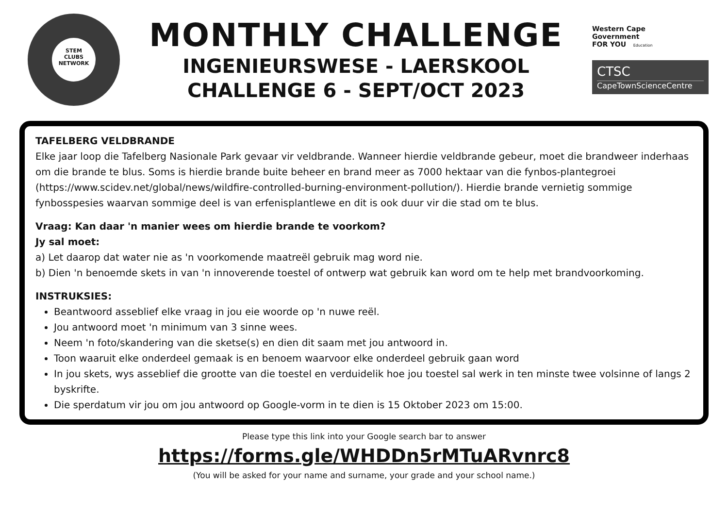STEM
CLUBS
NETWORK
MONTHLY CHALLENGE
INGENIEURSWESE - LAERSKOOL
CHALLENGE 6 - SEPT/OCT 2023
Western Cape
Government
FOR YOU Education
CTSC
CapeTownScienceCentre
TAFELBERG VELDBRANDE
Elke jaar loop die Tafelberg Nasionale Park gevaar vir veldbrande. Wanneer hierdie veldbrande gebeur, moet die brandweer inderhaas om die brande te blus. Soms is hierdie brande buite beheer en brand meer as 7000 hektaar van die fynbos-plantegroei (https://www.scidev.net/global/news/wildfire-controlled-burning-environment-pollution/). Hierdie brande vernietig sommige fynbosspesies waarvan sommige deel is van erfenisplantlewe en dit is ook duur vir die stad om te blus.
Vraag: Kan daar 'n manier wees om hierdie brande te voorkom?
Jy sal moet:
a) Let daarop dat water nie as 'n voorkomende maatreël gebruik mag word nie.
b) Dien 'n benoemde skets in van 'n innoverende toestel of ontwerp wat gebruik kan word om te help met brandvoorkoming.
INSTRUKSIES:
Beantwoord asseblief elke vraag in jou eie woorde op 'n nuwe reël.
Jou antwoord moet 'n minimum van 3 sinne wees.
Neem 'n foto/skandering van die sketse(s) en dien dit saam met jou antwoord in.
Toon waaruit elke onderdeel gemaak is en benoem waarvoor elke onderdeel gebruik gaan word
In jou skets, wys asseblief die grootte van die toestel en verduidelik hoe jou toestel sal werk in ten minste twee volsinne of langs 2 byskrifte.
Die sperdatum vir jou om jou antwoord op Google-vorm in te dien is 15 Oktober 2023 om 15:00.
Please type this link into your Google search bar to answer
https://forms.gle/WHDDn5rMTuARvnrc8
(You will be asked for your name and surname, your grade and your school name.)